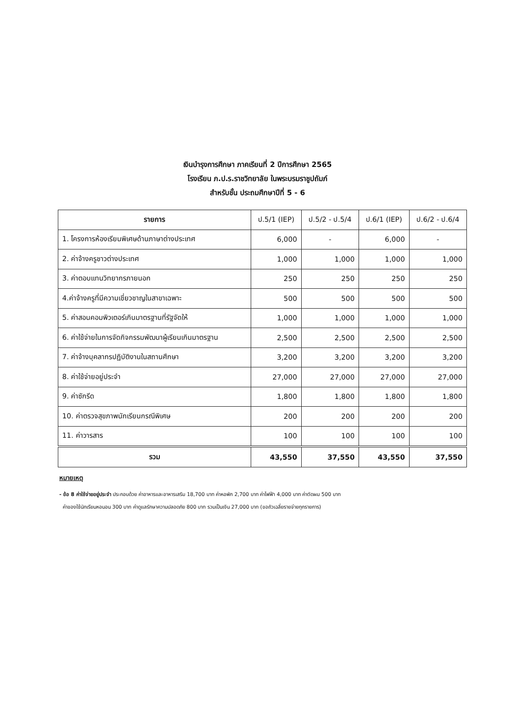เงินบำรุงการศึกษา ภาคเรียนที่ 2 ปีการศึกษา 2565
โรงเรียน ภ.ป.ร.ราชวิทยาลัย ในพระบรมราชูปถัมภ์
สำหรับชั้น ประถมศึกษาปีที่ 5 - 6
| รายการ | ป.5/1 (IEP) | ป.5/2 - ป.5/4 | ป.6/1 (IEP) | ป.6/2 - ป.6/4 |
| --- | --- | --- | --- | --- |
| 1. โครงการห้องเรียนพิเศษด้านภาษาต่างประเทศ | 6,000 | - | 6,000 | - |
| 2. ค่าจ้างครูชาวต่างประเทศ | 1,000 | 1,000 | 1,000 | 1,000 |
| 3. ค่าตอบแทนวิทยากรภายนอก | 250 | 250 | 250 | 250 |
| 4.ค่าจ้างครูที่มีความเชี่ยวชาญในสาขาเฉพาะ | 500 | 500 | 500 | 500 |
| 5. ค่าสอนคอมพิวเตอร์เกินมาตรฐานที่รัฐจัดให้ | 1,000 | 1,000 | 1,000 | 1,000 |
| 6. ค่าใช้จ่ายในการจัดกิจกรรมพัฒนาผู้เรียนเกินมาตรฐาน | 2,500 | 2,500 | 2,500 | 2,500 |
| 7. ค่าจ้างบุคลากรปฏิบัติงานในสถานศึกษา | 3,200 | 3,200 | 3,200 | 3,200 |
| 8. ค่าใช้จ่ายอยู่ประจำ | 27,000 | 27,000 | 27,000 | 27,000 |
| 9. ค่าซักรีด | 1,800 | 1,800 | 1,800 | 1,800 |
| 10. ค่าตรวจสุขภาพนักเรียนกรณีพิเศษ | 200 | 200 | 200 | 200 |
| 11. ค่าวารสาร | 100 | 100 | 100 | 100 |
| รวม | 43,550 | 37,550 | 43,550 | 37,550 |
หมายเหตุ
- ข้อ 8 ค่าใช้จ่ายอยู่ประจำ ประกอบด้วย ค่าอาหารและอาหารเสริม 18,700 บาท ค่าหอพัก 2,700 บาท ค่าไฟฟ้า 4,000 บาท ค่าตัดผม 500 บาท
ค่าของใช้นักเรียนหอนอน 300 บาท ค่าดูแลรักษาความปลอดภัย 800 บาท รวมเป็นเงิน 27,000 บาท (ขอถัวเฉลี่ยรายจ่ายทุกรายการ)